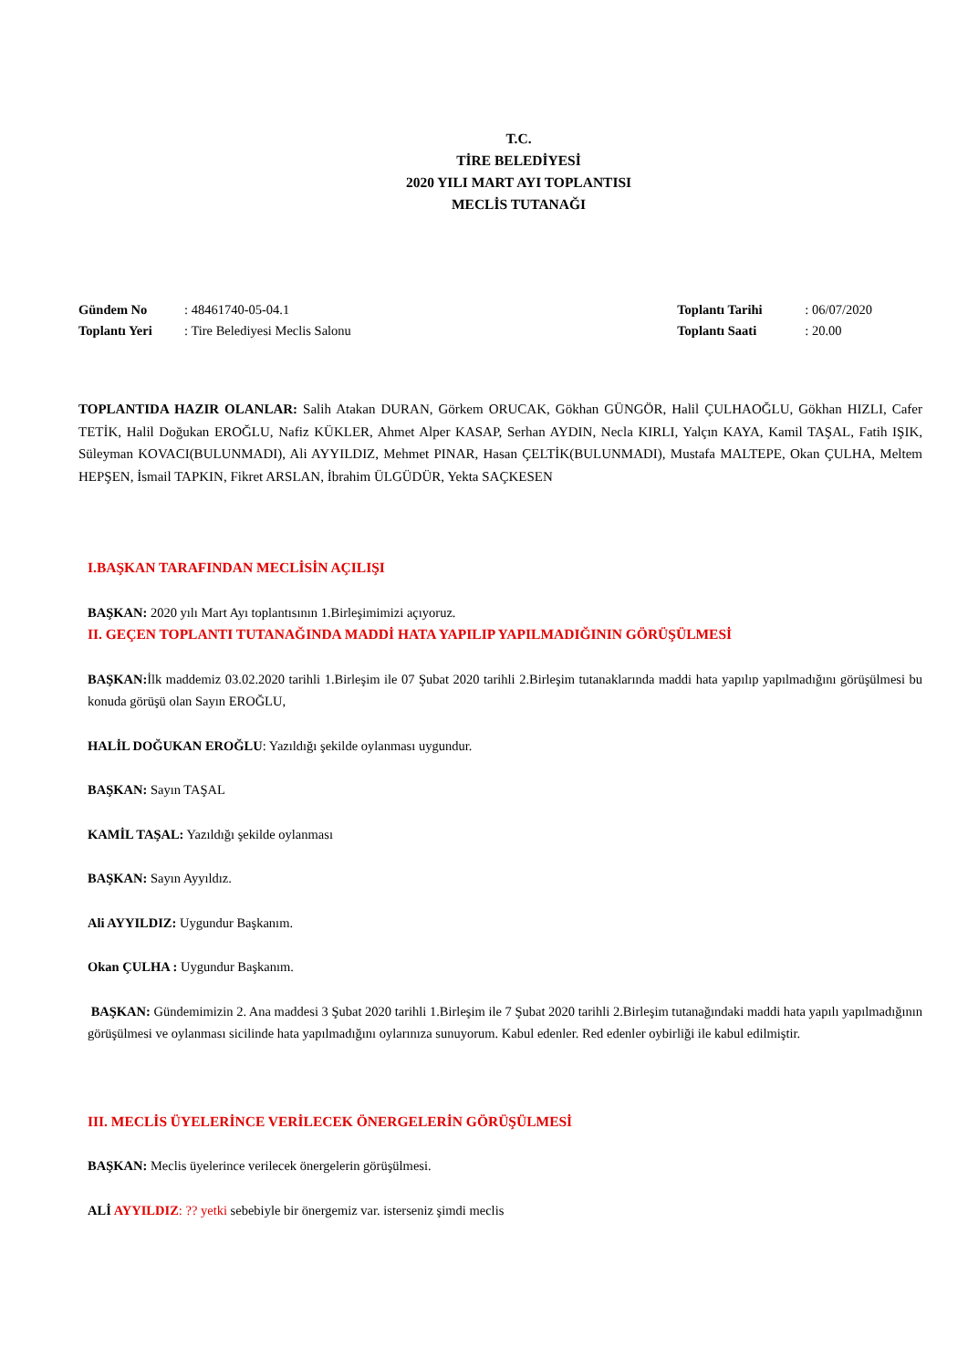T.C.
TİRE BELEDİYESİ
2020 YILI MART AYI TOPLANTISI
MECLİS TUTANAĞI
Gündem No: 48461740-05-04.1
Toplantı Yeri: Tire Belediyesi Meclis Salonu
Toplantı Tarihi: 06/07/2020
Toplantı Saati: 20.00
TOPLANTIDA HAZIR OLANLAR: Salih Atakan DURAN, Görkem ORUCAK, Gökhan GÜNGÖR, Halil ÇULHAOĞLU, Gökhan HIZLI, Cafer TETİK, Halil Doğukan EROĞLU, Nafiz KÜKLER, Ahmet Alper KASAP, Serhan AYDIN, Necla KIRLI, Yalçın KAYA, Kamil TAŞAL, Fatih IŞIK, Süleyman KOVACI(BULUNMADI), Ali AYYILDIZ, Mehmet PINAR, Hasan ÇELTİK(BULUNMADI), Mustafa MALTEPE, Okan ÇULHA, Meltem HEPŞEN, İsmail TAPKIN, Fikret ARSLAN, İbrahim ÜLGÜDÜR, Yekta SAÇKESEN
I.BAŞKAN TARAFINDAN MECLİSİN AÇILIŞI
BAŞKAN: 2020 yılı Mart Ayı toplantısının 1.Birleşimimizi açıyoruz.
II. GEÇEN TOPLANTI TUTANAĞINDA MADDİ HATA YAPILIP YAPILMADIĞININ GÖRÜŞÜLMESİ
BAŞKAN: İlk maddemiz 03.02.2020 tarihli 1.Birleşim ile 07 Şubat 2020 tarihli 2.Birleşim tutanaklarında maddi hata yapılıp yapılmadığını görüşülmesi bu konuda görüşü olan Sayın EROĞLU,
HALİL DOĞUKAN EROĞLU: Yazıldığı şekilde oylanması uygundur.
BAŞKAN: Sayın TAŞAL
KAMİL TAŞAL: Yazıldığı şekilde oylanması
BAŞKAN: Sayın Ayyıldız.
Ali AYYILDIZ: Uygundur Başkanım.
Okan ÇULHA : Uygundur Başkanım.
BAŞKAN: Gündemimizin 2. Ana maddesi 3 Şubat 2020 tarihli 1.Birleşim ile 7 Şubat 2020 tarihli 2.Birleşim tutanağındaki maddi hata yapılı yapılmadığının görüşülmesi ve oylanması sicilinde hata yapılmadığını oylarınıza sunuyorum. Kabul edenler. Red edenler oybirliği ile kabul edilmiştir.
III. MECLİS ÜYELERİNCE VERİLECEK ÖNERGELERİN GÖRÜŞÜLMESİ
BAŞKAN: Meclis üyelerince verilecek önergelerin görüşülmesi.
ALİ AYYILDIZ: ?? yetki sebebiyle bir önergemiz var. isterseniz şimdi meclis